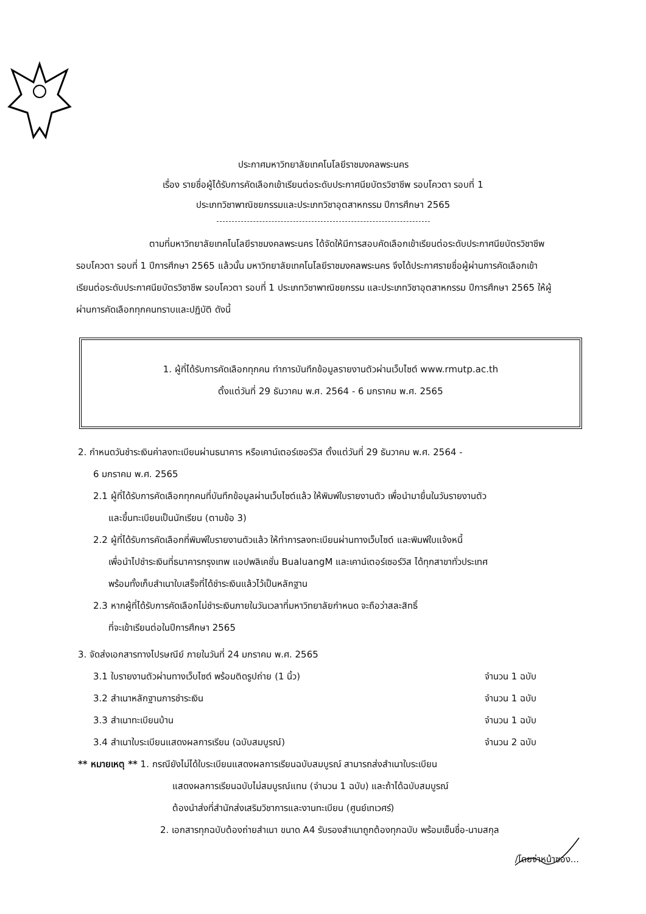ประกาศมหาวิทยาลัยเทคโนโลยีราชมงคลพระนคร
เรื่อง รายชื่อผู้ได้รับการคัดเลือกเข้าเรียนต่อระดับประกาศนียบัตรวิชาชีพ รอบโควตา รอบที่ 1
ประเภทวิชาพาณิชยกรรมและประเภทวิชาอุตสาหกรรม ปีการศึกษา 2565
ตามที่มหาวิทยาลัยเทคโนโลยีราชมงคลพระนคร ได้จัดให้มีการสอบคัดเลือกเข้าเรียนต่อระดับประกาศนียบัตรวิชาชีพ รอบโควตา รอบที่ 1 ปีการศึกษา 2565 แล้วนั้น มหาวิทยาลัยเทคโนโลยีราชมงคลพระนคร จึงได้ประกาศรายชื่อผู้ผ่านการคัดเลือกเข้าเรียนต่อระดับประกาศนียบัตรวิชาชีพ รอบโควตา รอบที่ 1 ประเภทวิชาพาณิชยกรรม และประเภทวิชาอุตสาหกรรม ปีการศึกษา 2565 ให้ผู้ผ่านการคัดเลือกทุกคนทราบและปฏิบัติ ดังนี้
1. ผู้ที่ได้รับการคัดเลือกทุกคน ทำการบันทึกข้อมูลรายงานตัวผ่านเว็บไซต์ www.rmutp.ac.th
ตั้งแต่วันที่ 29 ธันวาคม พ.ศ. 2564 - 6 มกราคม พ.ศ. 2565
2. กำหนดวันชำระเงินค่าลงทะเบียนผ่านธนาคาร หรือเคาน์เตอร์เซอร์วิส ตั้งแต่วันที่ 29 ธันวาคม พ.ศ. 2564 -
6 มกราคม พ.ศ. 2565
2.1 ผู้ที่ได้รับการคัดเลือกทุกคนที่บันทึกข้อมูลผ่านเว็บไซต์แล้ว ให้พิมพ์ใบรายงานตัว เพื่อนำมายื่นในวันรายงานตัว
และขึ้นทะเบียนเป็นนักเรียน (ตามข้อ 3)
2.2 ผู้ที่ได้รับการคัดเลือกที่พิมพ์ใบรายงานตัวแล้ว ให้ทำการลงทะเบียนผ่านทางเว็บไซต์ และพิมพ์ใบแจ้งหนี้
เพื่อนำไปชำระเงินที่ธนาคารกรุงเทพ แอปพลิเคชั่น BualuangM และเคาน์เตอร์เซอร์วิส ได้ทุกสาขาทั่วประเทศ
พร้อมทั้งเก็บสำเนาใบเสร็จที่ได้ชำระเงินแล้วไว้เป็นหลักฐาน
2.3 หากผู้ที่ได้รับการคัดเลือกไม่ชำระเงินภายในวันเวลาที่มหาวิทยาลัยกำหนด จะถือว่าสละสิทธิ์
ที่จะเข้าเรียนต่อในปีการศึกษา 2565
3. จัดส่งเอกสารทางไปรษณีย์ ภายในวันที่ 24 มกราคม พ.ศ. 2565
3.1 ใบรายงานตัวผ่านทางเว็บไซต์ พร้อมติดรูปถ่าย (1 นิ้ว) จำนวน 1 ฉบับ
3.2 สำเนาหลักฐานการชำระเงิน จำนวน 1 ฉบับ
3.3 สำเนาทะเบียนบ้าน จำนวน 1 ฉบับ
3.4 สำเนาใบระเบียนแสดงผลการเรียน (ฉบับสมบูรณ์) จำนวน 2 ฉบับ
** หมายเหตุ ** 1. กรณียังไม่ได้ใบระเบียนแสดงผลการเรียนฉบับสมบูรณ์ สามารถส่งสำเนาใบระเบียน
แสดงผลการเรียนฉบับไม่สมบูรณ์แทน (จำนวน 1 ฉบับ) และถ้าได้ฉบับสมบูรณ์
ต้องนำส่งที่สำนักส่งเสริมวิชาการและงานทะเบียน (ศูนย์เทเวศร์)
2. เอกสารทุกฉบับต้องถ่ายสำเนา ขนาด A4 รับรองสำเนาถูกต้องทุกฉบับ พร้อมเซ็นชื่อ-นามสกุล
/โดยจ่าหน้าซอง...